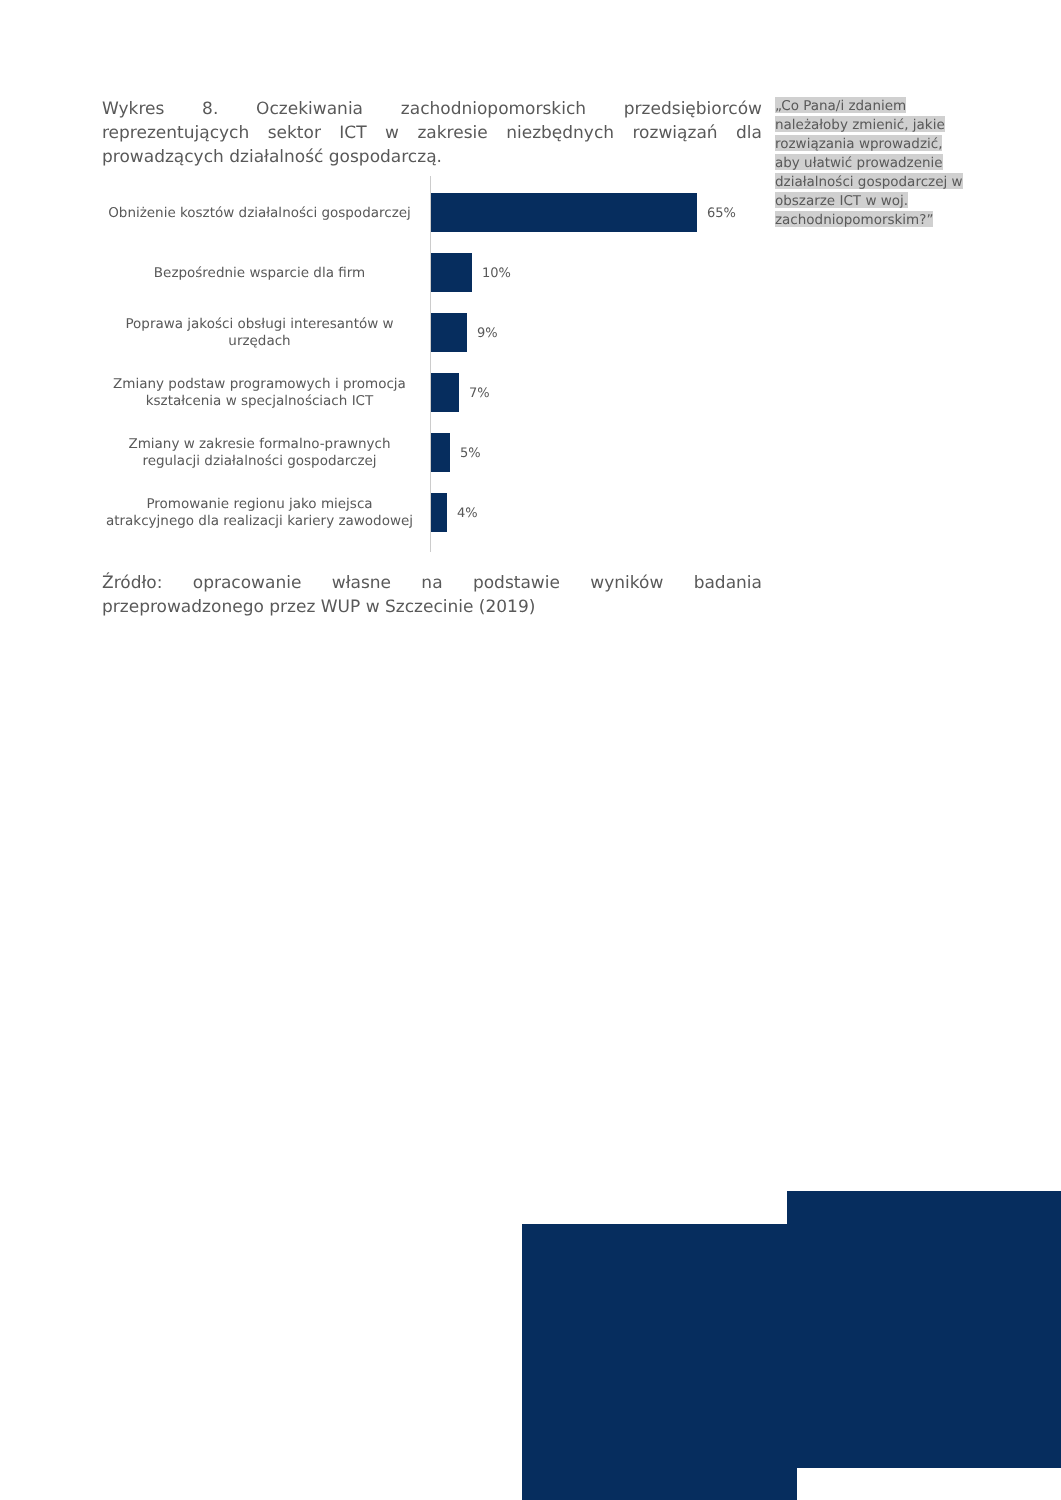Wykres 8. Oczekiwania zachodniopomorskich przedsiębiorców reprezentujących sektor ICT w zakresie niezbędnych rozwiązań dla prowadzących działalność gospodarczą.
Obniżenie kosztów działalności gospodarczej
65%
Bezpośrednie wsparcie dla firm
10%
Poprawa jakości obsługi interesantów w urzędach
9%
Zmiany podstaw programowych i promocja kształcenia w specjalnościach ICT
7%
Zmiany w zakresie formalno-prawnych regulacji działalności gospodarczej
5%
Promowanie regionu jako miejsca atrakcyjnego dla realizacji kariery zawodowej
4%
Źródło: opracowanie własne na podstawie wyników badania przeprowadzonego przez WUP w Szczecinie (2019)
„Co Pana/i zdaniem należałoby zmienić, jakie rozwiązania wprowadzić, aby ułatwić prowadzenie działalności gospodarczej w obszarze ICT w woj. zachodniopomorskim?”